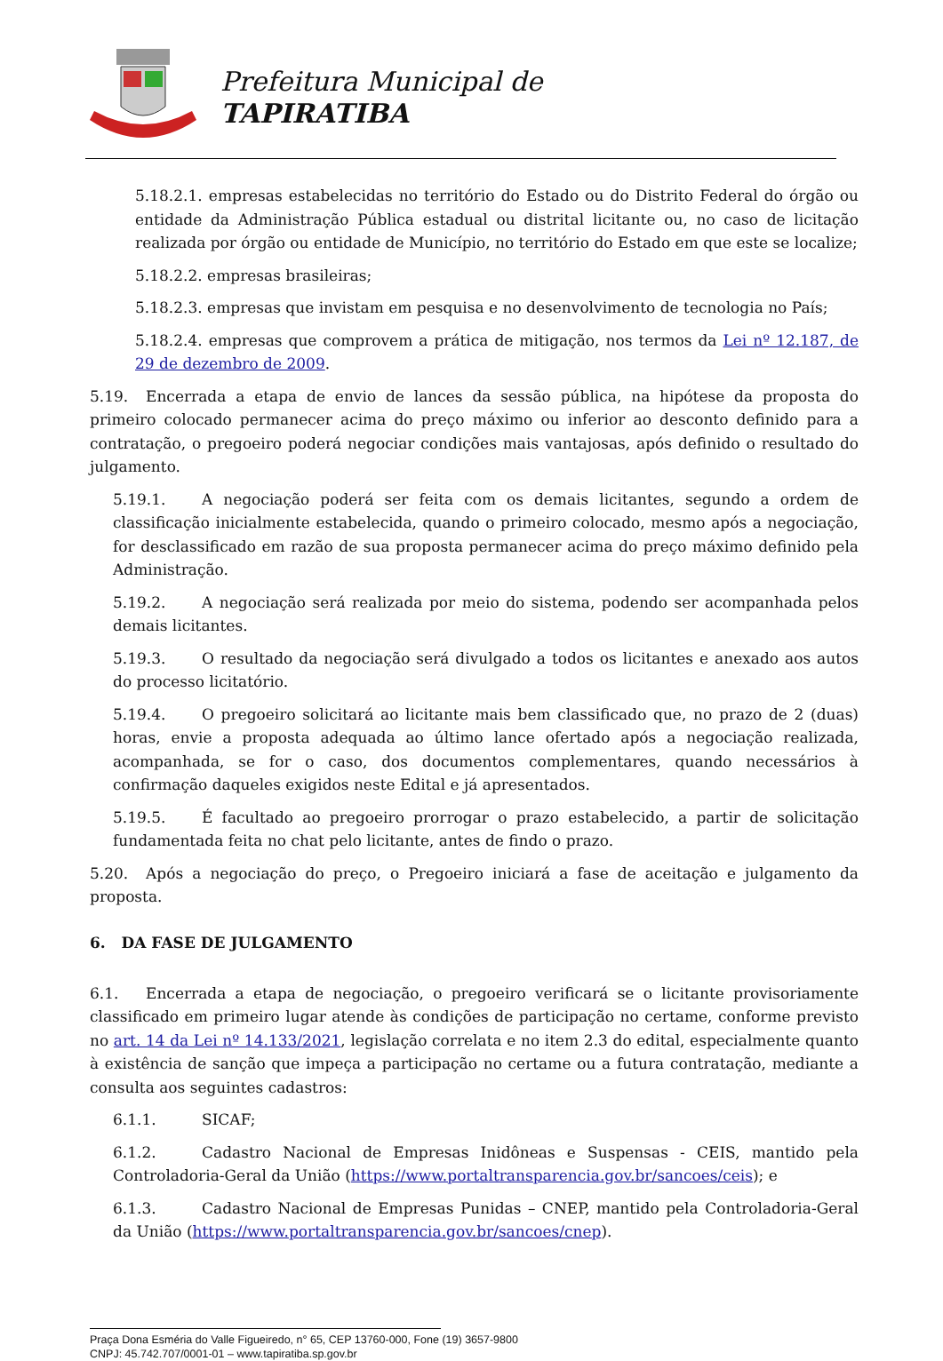Prefeitura Municipal de
TAPIRATIBA
5.18.2.1. empresas estabelecidas no território do Estado ou do Distrito Federal do órgão ou entidade da Administração Pública estadual ou distrital licitante ou, no caso de licitação realizada por órgão ou entidade de Município, no território do Estado em que este se localize;
5.18.2.2. empresas brasileiras;
5.18.2.3. empresas que invistam em pesquisa e no desenvolvimento de tecnologia no País;
5.18.2.4. empresas que comprovem a prática de mitigação, nos termos da Lei nº 12.187, de 29 de dezembro de 2009.
5.19. Encerrada a etapa de envio de lances da sessão pública, na hipótese da proposta do primeiro colocado permanecer acima do preço máximo ou inferior ao desconto definido para a contratação, o pregoeiro poderá negociar condições mais vantajosas, após definido o resultado do julgamento.
5.19.1. A negociação poderá ser feita com os demais licitantes, segundo a ordem de classificação inicialmente estabelecida, quando o primeiro colocado, mesmo após a negociação, for desclassificado em razão de sua proposta permanecer acima do preço máximo definido pela Administração.
5.19.2. A negociação será realizada por meio do sistema, podendo ser acompanhada pelos demais licitantes.
5.19.3. O resultado da negociação será divulgado a todos os licitantes e anexado aos autos do processo licitatório.
5.19.4. O pregoeiro solicitará ao licitante mais bem classificado que, no prazo de 2 (duas) horas, envie a proposta adequada ao último lance ofertado após a negociação realizada, acompanhada, se for o caso, dos documentos complementares, quando necessários à confirmação daqueles exigidos neste Edital e já apresentados.
5.19.5. É facultado ao pregoeiro prorrogar o prazo estabelecido, a partir de solicitação fundamentada feita no chat pelo licitante, antes de findo o prazo.
5.20. Após a negociação do preço, o Pregoeiro iniciará a fase de aceitação e julgamento da proposta.
6. DA FASE DE JULGAMENTO
6.1. Encerrada a etapa de negociação, o pregoeiro verificará se o licitante provisoriamente classificado em primeiro lugar atende às condições de participação no certame, conforme previsto no art. 14 da Lei nº 14.133/2021, legislação correlata e no item 2.3 do edital, especialmente quanto à existência de sanção que impeça a participação no certame ou a futura contratação, mediante a consulta aos seguintes cadastros:
6.1.1. SICAF;
6.1.2. Cadastro Nacional de Empresas Inidôneas e Suspensas - CEIS, mantido pela Controladoria-Geral da União (https://www.portaltransparencia.gov.br/sancoes/ceis); e
6.1.3. Cadastro Nacional de Empresas Punidas – CNEP, mantido pela Controladoria-Geral da União (https://www.portaltransparencia.gov.br/sancoes/cnep).
Praça Dona Esméria do Valle Figueiredo, n° 65, CEP 13760-000, Fone (19) 3657-9800
CNPJ: 45.742.707/0001-01 – www.tapiratiba.sp.gov.br